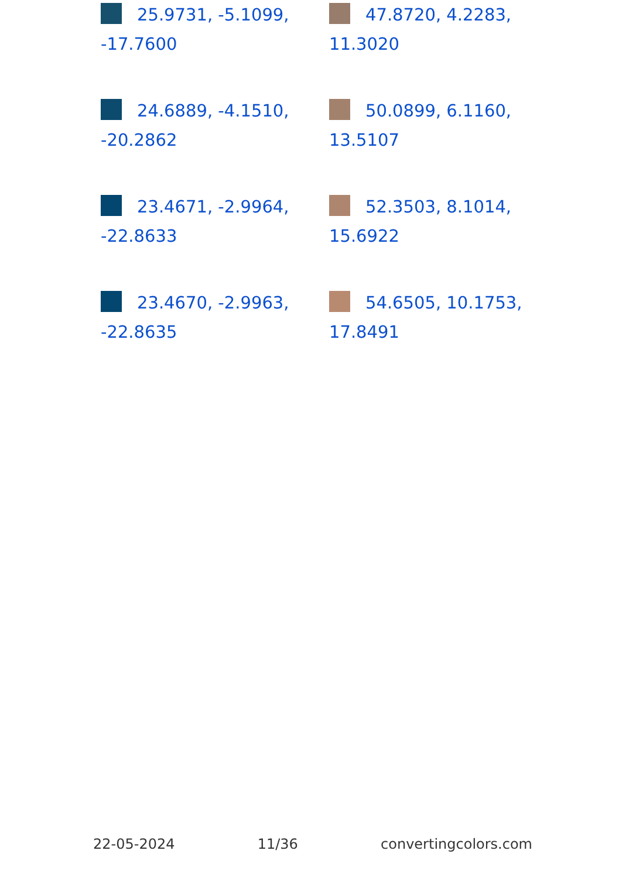25.9731, -5.1099, -17.7600
47.8720, 4.2283, 11.3020
24.6889, -4.1510, -20.2862
50.0899, 6.1160, 13.5107
23.4671, -2.9964, -22.8633
52.3503, 8.1014, 15.6922
23.4670, -2.9963, -22.8635
54.6505, 10.1753, 17.8491
22-05-2024 11/36 convertingcolors.com